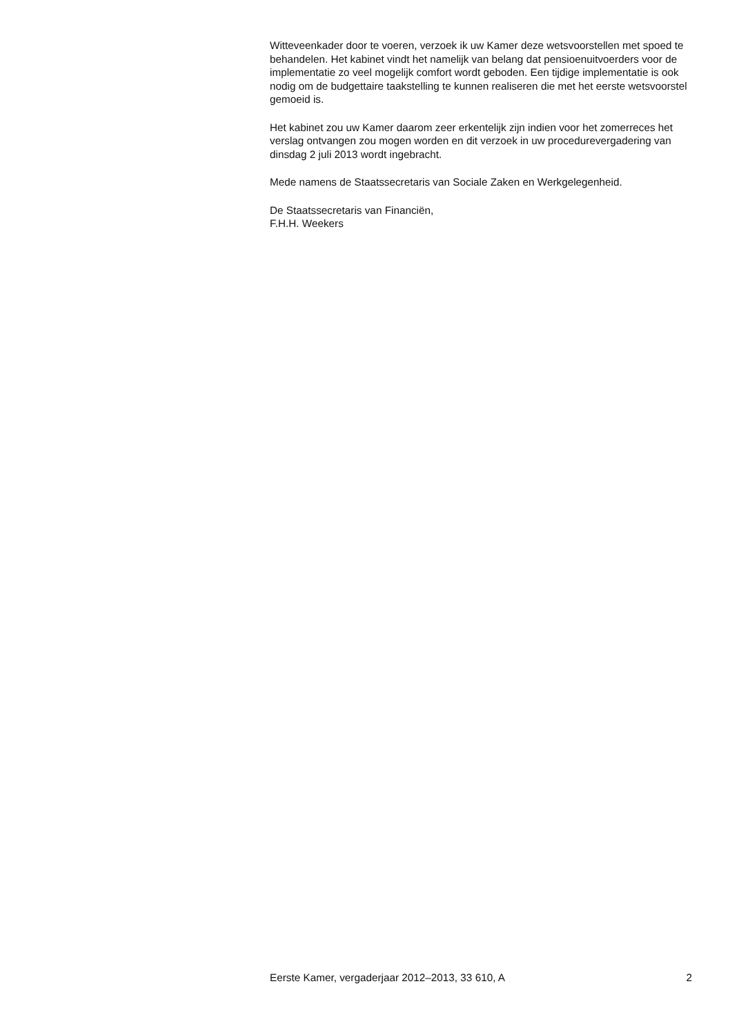Witteveenkader door te voeren, verzoek ik uw Kamer deze wetsvoorstellen met spoed te behandelen. Het kabinet vindt het namelijk van belang dat pensioenuitvoerders voor de implementatie zo veel mogelijk comfort wordt geboden. Een tijdige implementatie is ook nodig om de budgettaire taakstelling te kunnen realiseren die met het eerste wetsvoorstel gemoeid is.
Het kabinet zou uw Kamer daarom zeer erkentelijk zijn indien voor het zomerreces het verslag ontvangen zou mogen worden en dit verzoek in uw procedurevergadering van dinsdag 2 juli 2013 wordt ingebracht.
Mede namens de Staatssecretaris van Sociale Zaken en Werkgelegenheid.
De Staatssecretaris van Financiën,
F.H.H. Weekers
Eerste Kamer, vergaderjaar 2012–2013, 33 610, A 2